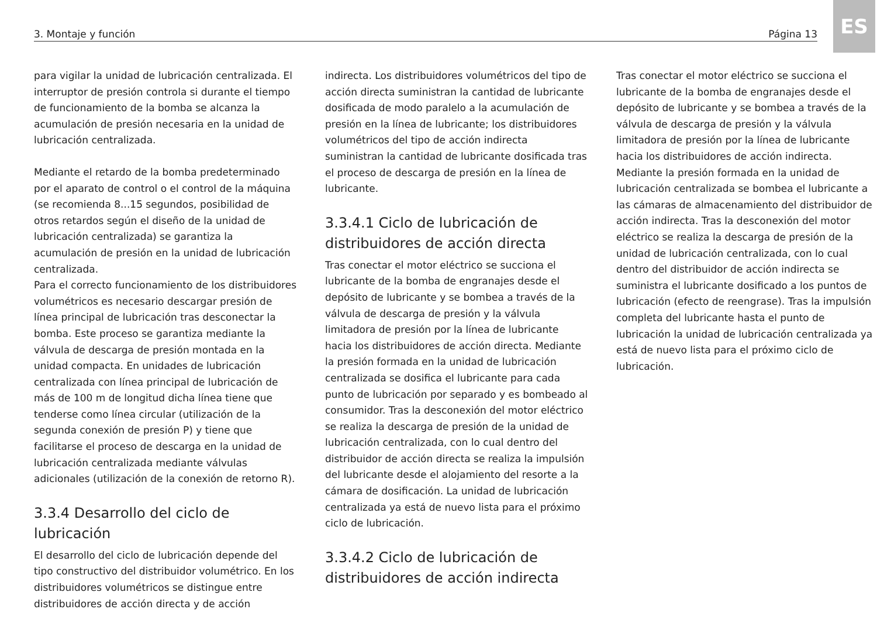3. Montaje y función Página 13
ES
para vigilar la unidad de lubricación centralizada. El interruptor de presión controla si durante el tiempo de funcionamiento de la bomba se alcanza la acumulación de presión necesaria en la unidad de lubricación centralizada.
Mediante el retardo de la bomba predeterminado por el aparato de control o el control de la máquina (se recomienda 8...15 segundos, posibilidad de otros retardos según el diseño de la unidad de lubricación centralizada) se garantiza la acumulación de presión en la unidad de lubricación centralizada.
Para el correcto funcionamiento de los distribuidores volumétricos es necesario descargar presión de línea principal de lubricación tras desconectar la bomba. Este proceso se garantiza mediante la válvula de descarga de presión montada en la unidad compacta. En unidades de lubricación centralizada con línea principal de lubricación de más de 100 m de longitud dicha línea tiene que tenderse como línea circular (utilización de la segunda conexión de presión P) y tiene que facilitarse el proceso de descarga en la unidad de lubricación centralizada mediante válvulas adicionales (utilización de la conexión de retorno R).
3.3.4 Desarrollo del ciclo de lubricación
El desarrollo del ciclo de lubricación depende del tipo constructivo del distribuidor volumétrico. En los distribuidores volumétricos se distingue entre distribuidores de acción directa y de acción
indirecta. Los distribuidores volumétricos del tipo de acción directa suministran la cantidad de lubricante dosificada de modo paralelo a la acumulación de presión en la línea de lubricante; los distribuidores volumétricos del tipo de acción indirecta suministran la cantidad de lubricante dosificada tras el proceso de descarga de presión en la línea de lubricante.
3.3.4.1 Ciclo de lubricación de distribuidores de acción directa
Tras conectar el motor eléctrico se succiona el lubricante de la bomba de engranajes desde el depósito de lubricante y se bombea a través de la válvula de descarga de presión y la válvula limitadora de presión por la línea de lubricante hacia los distribuidores de acción directa. Mediante la presión formada en la unidad de lubricación centralizada se dosifica el lubricante para cada punto de lubricación por separado y es bombeado al consumidor. Tras la desconexión del motor eléctrico se realiza la descarga de presión de la unidad de lubricación centralizada, con lo cual dentro del distribuidor de acción directa se realiza la impulsión del lubricante desde el alojamiento del resorte a la cámara de dosificación. La unidad de lubricación centralizada ya está de nuevo lista para el próximo ciclo de lubricación.
3.3.4.2 Ciclo de lubricación de distribuidores de acción indirecta
Tras conectar el motor eléctrico se succiona el lubricante de la bomba de engranajes desde el depósito de lubricante y se bombea a través de la válvula de descarga de presión y la válvula limitadora de presión por la línea de lubricante hacia los distribuidores de acción indirecta. Mediante la presión formada en la unidad de lubricación centralizada se bombea el lubricante a las cámaras de almacenamiento del distribuidor de acción indirecta. Tras la desconexión del motor eléctrico se realiza la descarga de presión de la unidad de lubricación centralizada, con lo cual dentro del distribuidor de acción indirecta se suministra el lubricante dosificado a los puntos de lubricación (efecto de reengrase). Tras la impulsión completa del lubricante hasta el punto de lubricación la unidad de lubricación centralizada ya está de nuevo lista para el próximo ciclo de lubricación.